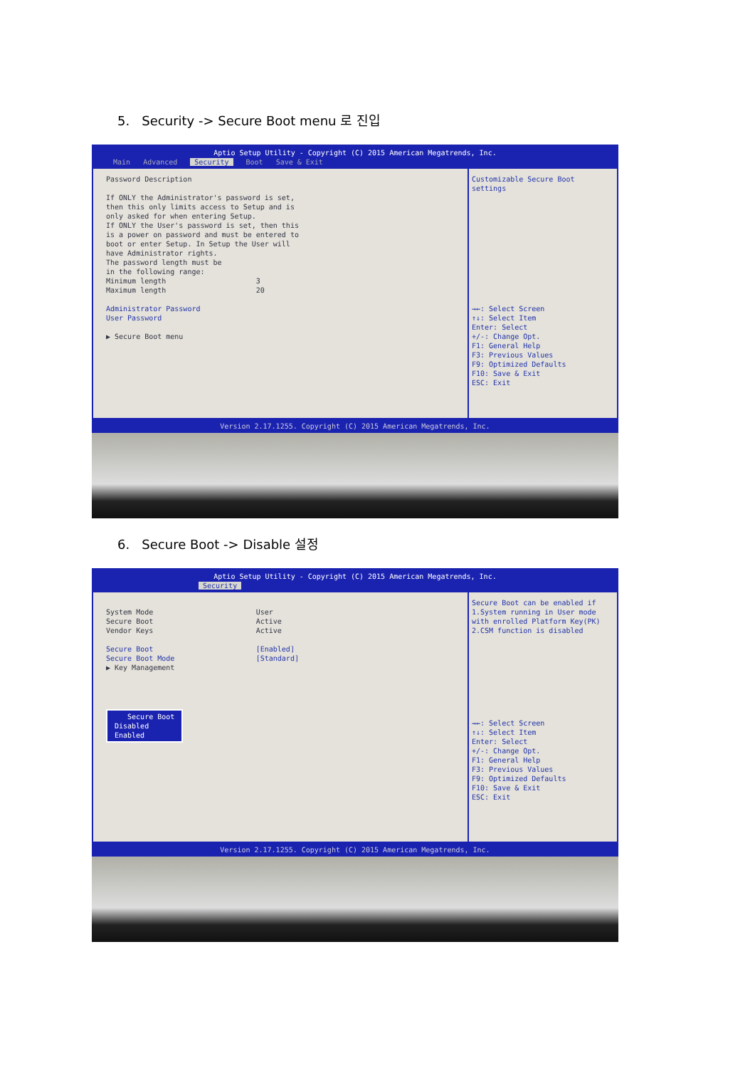5. Security -> Secure Boot menu 로 진입
Aptio Setup Utility - Copyright (C) 2015 American Megatrends, Inc.
Main Advanced Security Boot Save & Exit
Password Description If ONLY the Administrator's password is set, then this only limits access to Setup and is only asked for when entering Setup. If ONLY the User's password is set, then this is a power on password and must be entered to boot or enter Setup. In Setup the User will have Administrator rights. The password length must be in the following range: Minimum length 3 Maximum length 20 Administrator Password User Password ▶ Secure Boot menu
Customizable Secure Boot settings →←: Select Screen ↑↓: Select Item Enter: Select +/-: Change Opt. F1: General Help F3: Previous Values F9: Optimized Defaults F10: Save & Exit ESC: Exit
Version 2.17.1255. Copyright (C) 2015 American Megatrends, Inc.
6. Secure Boot -> Disable 설정
Aptio Setup Utility - Copyright (C) 2015 American Megatrends, Inc.
Security
System Mode User Secure Boot Active Vendor Keys Active Secure Boot [Enabled] Secure Boot Mode [Standard] ▶ Key Management Secure Boot Disabled Enabled
Secure Boot can be enabled if 1.System running in User mode with enrolled Platform Key(PK) 2.CSM function is disabled →←: Select Screen ↑↓: Select Item Enter: Select +/-: Change Opt. F1: General Help F3: Previous Values F9: Optimized Defaults F10: Save & Exit ESC: Exit
Version 2.17.1255. Copyright (C) 2015 American Megatrends, Inc.